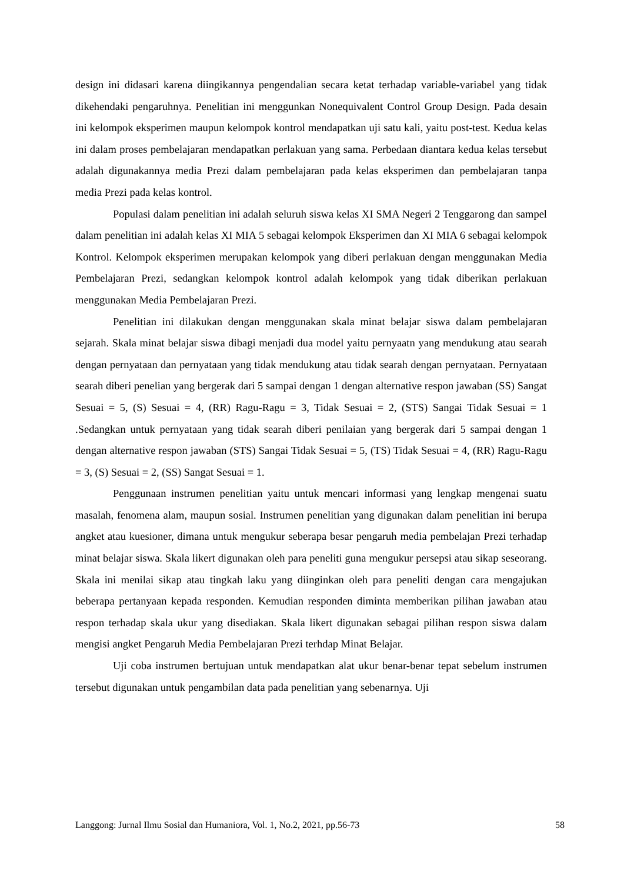design ini didasari karena diingikannya pengendalian secara ketat terhadap variable-variabel yang tidak dikehendaki pengaruhnya. Penelitian ini menggunkan Nonequivalent Control Group Design. Pada desain ini kelompok eksperimen maupun kelompok kontrol mendapatkan uji satu kali, yaitu post-test. Kedua kelas ini dalam proses pembelajaran mendapatkan perlakuan yang sama. Perbedaan diantara kedua kelas tersebut adalah digunakannya media Prezi dalam pembelajaran pada kelas eksperimen dan pembelajaran tanpa media Prezi pada kelas kontrol.
Populasi dalam penelitian ini adalah seluruh siswa kelas XI SMA Negeri 2 Tenggarong dan sampel dalam penelitian ini adalah kelas XI MIA 5 sebagai kelompok Eksperimen dan XI MIA 6 sebagai kelompok Kontrol. Kelompok eksperimen merupakan kelompok yang diberi perlakuan dengan menggunakan Media Pembelajaran Prezi, sedangkan kelompok kontrol adalah kelompok yang tidak diberikan perlakuan menggunakan Media Pembelajaran Prezi.
Penelitian ini dilakukan dengan menggunakan skala minat belajar siswa dalam pembelajaran sejarah. Skala minat belajar siswa dibagi menjadi dua model yaitu pernyaatn yang mendukung atau searah dengan pernyataan dan pernyataan yang tidak mendukung atau tidak searah dengan pernyataan. Pernyataan searah diberi penelian yang bergerak dari 5 sampai dengan 1 dengan alternative respon jawaban (SS) Sangat Sesuai = 5, (S) Sesuai = 4, (RR) Ragu-Ragu = 3, Tidak Sesuai = 2, (STS) Sangai Tidak Sesuai = 1 .Sedangkan untuk pernyataan yang tidak searah diberi penilaian yang bergerak dari 5 sampai dengan 1 dengan alternative respon jawaban (STS) Sangai Tidak Sesuai = 5, (TS) Tidak Sesuai = 4, (RR) Ragu-Ragu = 3, (S) Sesuai = 2, (SS) Sangat Sesuai = 1.
Penggunaan instrumen penelitian yaitu untuk mencari informasi yang lengkap mengenai suatu masalah, fenomena alam, maupun sosial. Instrumen penelitian yang digunakan dalam penelitian ini berupa angket atau kuesioner, dimana untuk mengukur seberapa besar pengaruh media pembelajan Prezi terhadap minat belajar siswa. Skala likert digunakan oleh para peneliti guna mengukur persepsi atau sikap seseorang. Skala ini menilai sikap atau tingkah laku yang diinginkan oleh para peneliti dengan cara mengajukan beberapa pertanyaan kepada responden. Kemudian responden diminta memberikan pilihan jawaban atau respon terhadap skala ukur yang disediakan. Skala likert digunakan sebagai pilihan respon siswa dalam mengisi angket Pengaruh Media Pembelajaran Prezi terhdap Minat Belajar.
Uji coba instrumen bertujuan untuk mendapatkan alat ukur benar-benar tepat sebelum instrumen tersebut digunakan untuk pengambilan data pada penelitian yang sebenarnya. Uji
Langgong: Jurnal Ilmu Sosial dan Humaniora, Vol. 1, No.2, 2021, pp.56-73 58